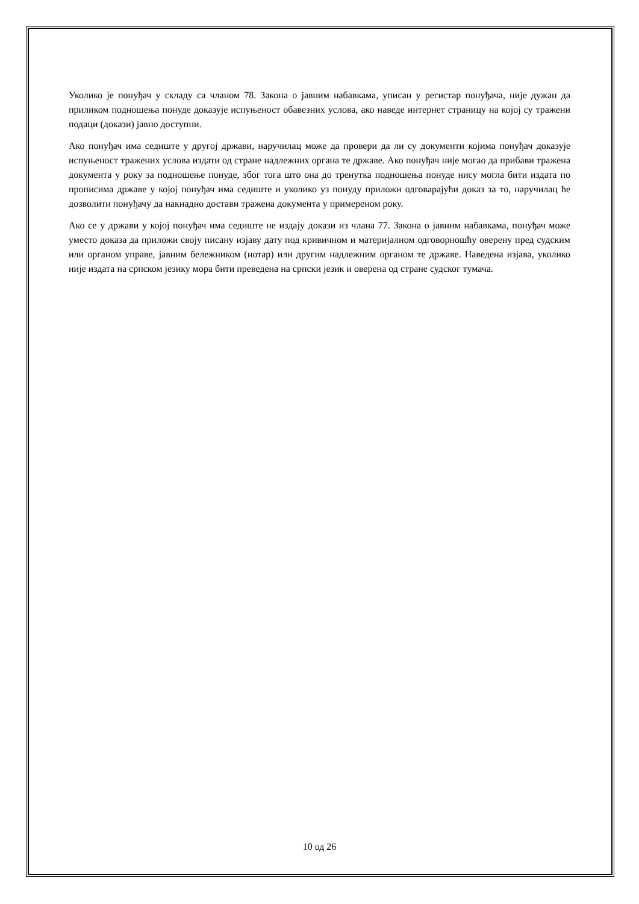Уколико је понуђач у складу са чланом 78. Закона о јавним набавкама, уписан у регистар понуђача, није дужан да приликом подношења понуде доказује испуњеност обавезних услова, ако наведе интернет страницу на којој су тражени подаци (докази) јавно доступни.
Ако понуђач има седиште у другој држави, наручилац може да провери да ли су документи којима понуђач доказује испуњеност тражених услова издати од стране надлежних органа те државе. Ако понуђач није могао да прибави тражена документа у року за подношење понуде, због тога што она до тренутка подношења понуде нису могла бити издата по прописима државе у којој понуђач има седиште и уколико уз понуду приложи одговарајући доказ за то, наручилац ће дозволити понуђачу да накнадно достави тражена документа у примереном року.
Ако се у држави у којој понуђач има седиште не издају докази из члана 77. Закона о јавним набавкама, понуђач може уместо доказа да приложи своју писану изјаву дату под кривичном и материјалном одговорношћу оверену пред судским или органом управе, јавним бележником (нотар) или другим надлежним органом те државе. Наведена изјава, уколико није издата на српском језику мора бити преведена на српски језик и оверена од стране судског тумача.
10 од 26